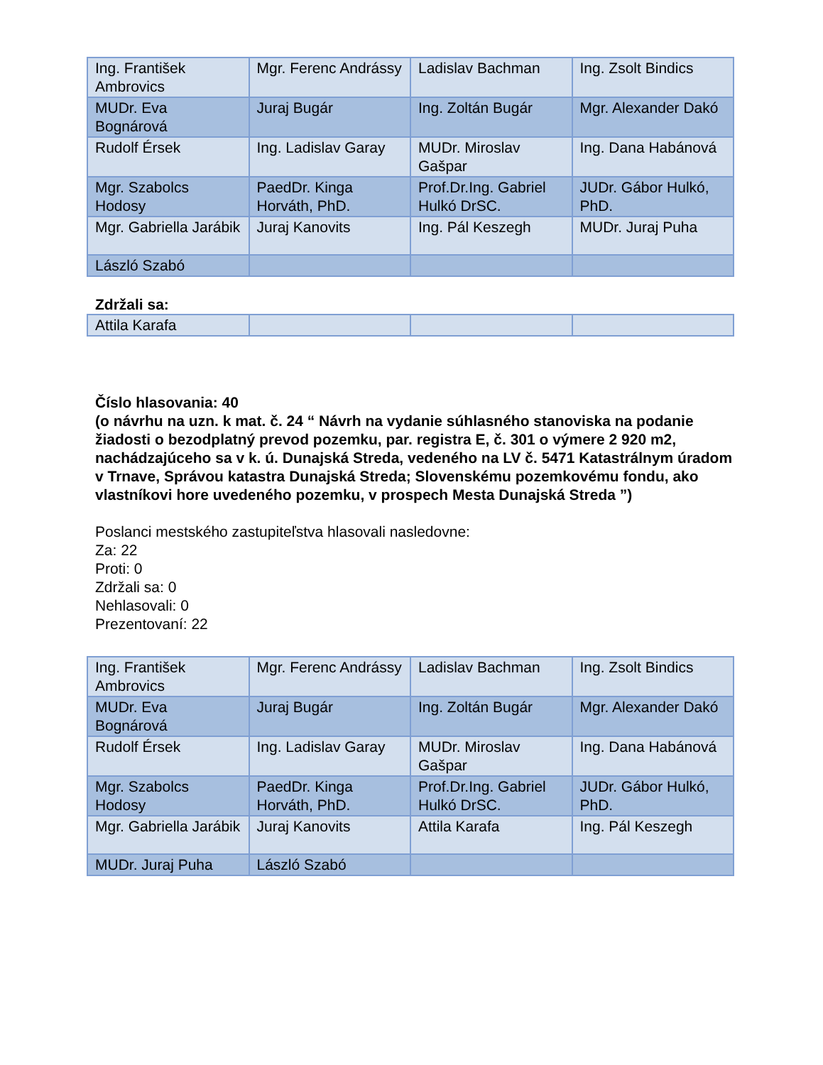| Ing. František Ambrovics | Mgr. Ferenc Andrássy | Ladislav Bachman | Ing. Zsolt Bindics |
| MUDr. Eva Bognárová | Juraj Bugár | Ing. Zoltán Bugár | Mgr. Alexander Dakó |
| Rudolf Érsek | Ing. Ladislav Garay | MUDr. Miroslav Gašpar | Ing. Dana Habánová |
| Mgr. Szabolcs Hodosy | PaedDr. Kinga Horváth, PhD. | Prof.Dr.Ing. Gabriel Hulkó DrSC. | JUDr. Gábor Hulkó, PhD. |
| Mgr. Gabriella Jarábik | Juraj Kanovits | Ing. Pál Keszegh | MUDr. Juraj Puha |
| László Szabó | | | |
Zdržali sa:
| Attila Karafa | | | |
Číslo hlasovania: 40
(o návrhu na uzn. k mat. č. 24 “ Návrh na vydanie súhlasného stanoviska na podanie žiadosti o bezodplatný prevod pozemku, par. registra E, č. 301 o výmere 2 920 m2, nachádzajúceho sa v k. ú. Dunajská Streda, vedeného na LV č. 5471 Katastrálnym úradom v Trnave, Správou katastra Dunajská Streda; Slovenskému pozemkovému fondu, ako vlastníkovi hore uvedeného pozemku, v prospech Mesta Dunajská Streda ”)
Poslanci mestského zastupiteľstva hlasovali nasledovne:
Za: 22
Proti: 0
Zdržali sa: 0
Nehlasovali: 0
Prezentovaní: 22
| Ing. František Ambrovics | Mgr. Ferenc Andrássy | Ladislav Bachman | Ing. Zsolt Bindics |
| MUDr. Eva Bognárová | Juraj Bugár | Ing. Zoltán Bugár | Mgr. Alexander Dakó |
| Rudolf Érsek | Ing. Ladislav Garay | MUDr. Miroslav Gašpar | Ing. Dana Habánová |
| Mgr. Szabolcs Hodosy | PaedDr. Kinga Horváth, PhD. | Prof.Dr.Ing. Gabriel Hulkó DrSC. | JUDr. Gábor Hulkó, PhD. |
| Mgr. Gabriella Jarábik | Juraj Kanovits | Attila Karafa | Ing. Pál Keszegh |
| MUDr. Juraj Puha | László Szabó | | |